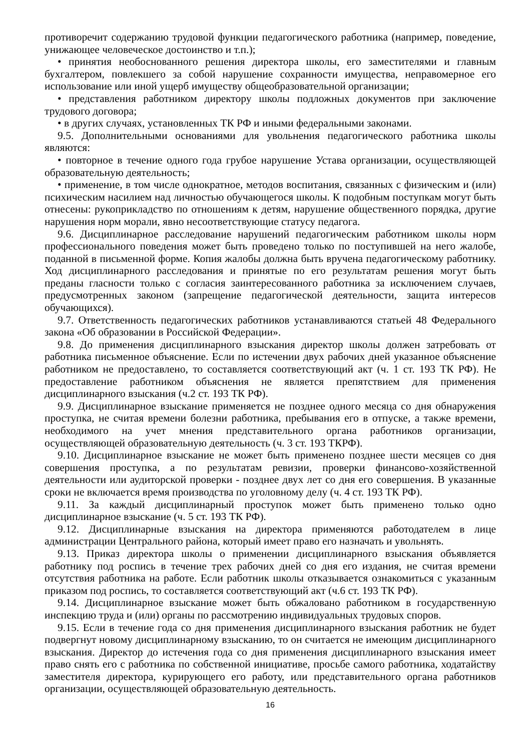противоречит содержанию трудовой функции педагогического работника (например, поведение, унижающее человеческое достоинство и т.п.);
• принятия необоснованного решения директора школы, его заместителями и главным бухгалтером, повлекшего за собой нарушение сохранности имущества, неправомерное его использование или иной ущерб имуществу общеобразовательной организации;
• представления работником директору школы подложных документов при заключение трудового договора;
• в других случаях, установленных ТК РФ и иными федеральными законами.
9.5. Дополнительными основаниями для увольнения педагогического работника школы являются:
• повторное в течение одного года грубое нарушение Устава организации, осуществляющей образовательную деятельность;
• применение, в том числе однократное, методов воспитания, связанных с физическим и (или) психическим насилием над личностью обучающегося школы. К подобным поступкам могут быть отнесены: рукоприкладство по отношениям к детям, нарушение общественного порядка, другие нарушения норм морали, явно несоответствующие статусу педагога.
9.6. Дисциплинарное расследование нарушений педагогическим работником школы норм профессионального поведения может быть проведено только по поступившей на него жалобе, поданной в письменной форме. Копия жалобы должна быть вручена педагогическому работнику. Ход дисциплинарного расследования и принятые по его результатам решения могут быть преданы гласности только с согласия заинтересованного работника за исключением случаев, предусмотренных законом (запрещение педагогической деятельности, защита интересов обучающихся).
9.7. Ответственность педагогических работников устанавливаются статьей 48 Федерального закона «Об образовании в Российской Федерации».
9.8. До применения дисциплинарного взыскания директор школы должен затребовать от работника письменное объяснение. Если по истечении двух рабочих дней указанное объяснение работником не предоставлено, то составляется соответствующий акт (ч. 1 ст. 193 ТК РФ). Не предоставление работником объяснения не является препятствием для применения дисциплинарного взыскания (ч.2 ст. 193 ТК РФ).
9.9. Дисциплинарное взыскание применяется не позднее одного месяца со дня обнаружения проступка, не считая времени болезни работника, пребывания его в отпуске, а также времени, необходимого на учет мнения представительного органа работников организации, осуществляющей образовательную деятельность (ч. 3 ст. 193 ТКРФ).
9.10. Дисциплинарное взыскание не может быть применено позднее шести месяцев со дня совершения проступка, а по результатам ревизии, проверки финансово-хозяйственной деятельности или аудиторской проверки - позднее двух лет со дня его совершения. В указанные сроки не включается время производства по уголовному делу (ч. 4 ст. 193 ТК РФ).
9.11. За каждый дисциплинарный проступок может быть применено только одно дисциплинарное взыскание (ч. 5 ст. 193 ТК РФ).
9.12. Дисциплинарные взыскания на директора применяются работодателем в лице администрации Центрального района, который имеет право его назначать и увольнять.
9.13. Приказ директора школы о применении дисциплинарного взыскания объявляется работнику под роспись в течение трех рабочих дней со дня его издания, не считая времени отсутствия работника на работе. Если работник школы отказывается ознакомиться с указанным приказом под роспись, то составляется соответствующий акт (ч.6 ст. 193 ТК РФ).
9.14. Дисциплинарное взыскание может быть обжаловано работником в государственную инспекцию труда и (или) органы по рассмотрению индивидуальных трудовых споров.
9.15. Если в течение года со дня применения дисциплинарного взыскания работник не будет подвергнут новому дисциплинарному взысканию, то он считается не имеющим дисциплинарного взыскания. Директор до истечения года со дня применения дисциплинарного взыскания имеет право снять его с работника по собственной инициативе, просьбе самого работника, ходатайству заместителя директора, курирующего его работу, или представительного органа работников организации, осуществляющей образовательную деятельность.
16